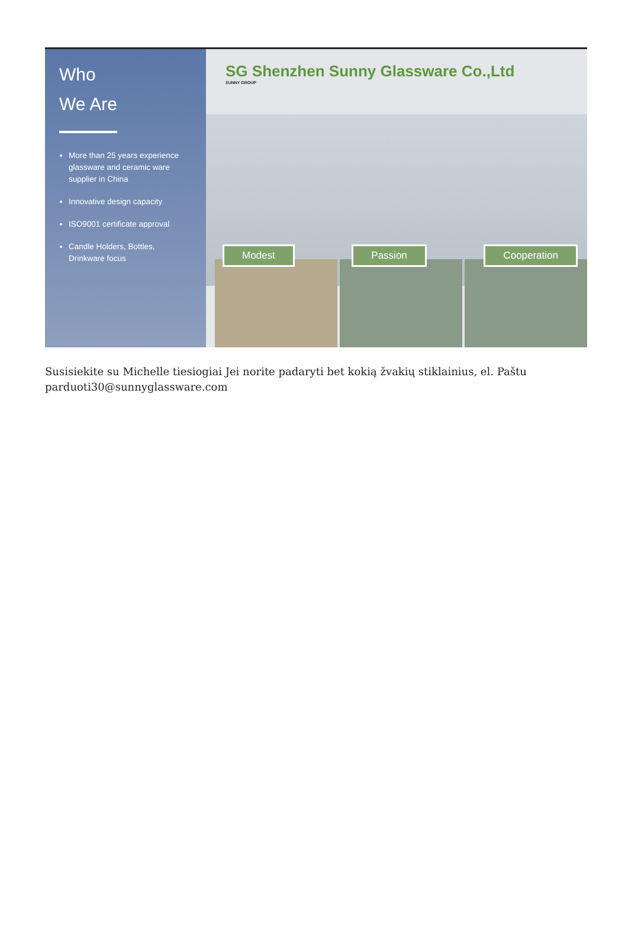Who
We Are
More than 25 years experience glassware and ceramic ware supplier in China
Innovative design capacity
ISO9001 certificate approval
Candle Holders, Bottles, Drinkware focus
SG Shenzhen Sunny Glassware Co.,Ltd
SUNNY GROUP
Modest Passion Cooperation
Susisiekite su Michelle tiesiogiai Jei norite padaryti bet kokią žvakių stiklainius, el. Paštu parduoti30@sunnyglassware.com